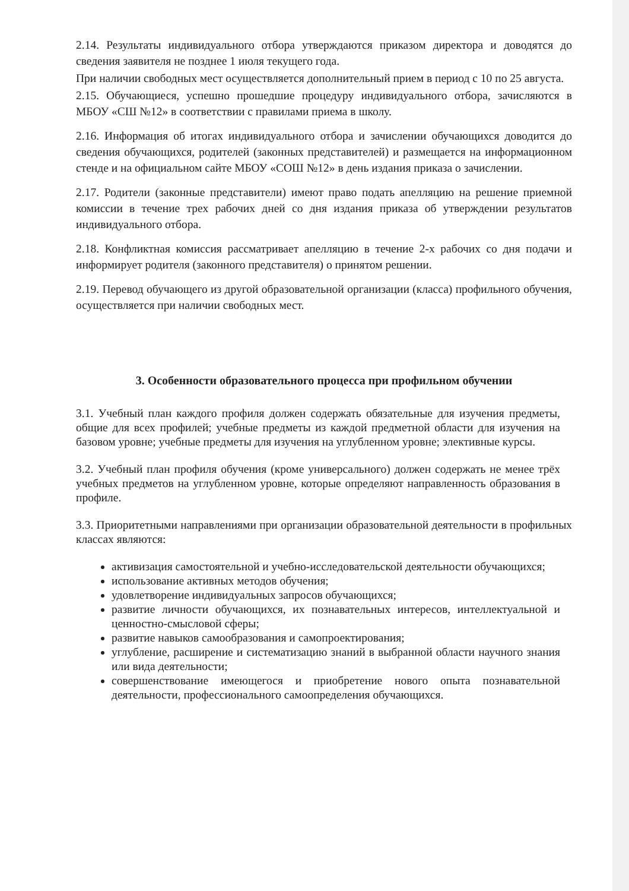2.14. Результаты индивидуального отбора утверждаются приказом директора и доводятся до сведения заявителя не позднее 1 июля текущего года.
При наличии свободных мест осуществляется дополнительный прием в период с 10 по 25 августа.
2.15. Обучающиеся, успешно прошедшие процедуру индивидуального отбора, зачисляются в МБОУ «СШ №12» в соответствии с правилами приема в школу.
2.16. Информация об итогах индивидуального отбора и зачислении обучающихся доводится до сведения обучающихся, родителей (законных представителей) и размещается на информационном стенде и на официальном сайте МБОУ «СОШ №12» в день издания приказа о зачислении.
2.17. Родители (законные представители) имеют право подать апелляцию на решение приемной комиссии в течение трех рабочих дней со дня издания приказа об утверждении результатов индивидуального отбора.
2.18. Конфликтная комиссия рассматривает апелляцию в течение 2-х рабочих со дня подачи и информирует родителя (законного представителя) о принятом решении.
2.19. Перевод обучающего из другой образовательной организации (класса) профильного обучения, осуществляется при наличии свободных мест.
3. Особенности образовательного процесса при профильном обучении
3.1. Учебный план каждого профиля должен содержать обязательные для изучения предметы, общие для всех профилей; учебные предметы из каждой предметной области для изучения на базовом уровне; учебные предметы для изучения на углубленном уровне; элективные курсы.
3.2. Учебный план профиля обучения (кроме универсального) должен содержать не менее трёх учебных предметов на углубленном уровне, которые определяют направленность образования в профиле.
3.3. Приоритетными направлениями при организации образовательной деятельности в профильных классах являются:
активизация самостоятельной и учебно-исследовательской деятельности обучающихся;
использование активных методов обучения;
удовлетворение индивидуальных запросов обучающихся;
развитие личности обучающихся, их познавательных интересов, интеллектуальной и ценностно-смысловой сферы;
развитие навыков самообразования и самопроектирования;
углубление, расширение и систематизацию знаний в выбранной области научного знания или вида деятельности;
совершенствование имеющегося и приобретение нового опыта познавательной деятельности, профессионального самоопределения обучающихся.